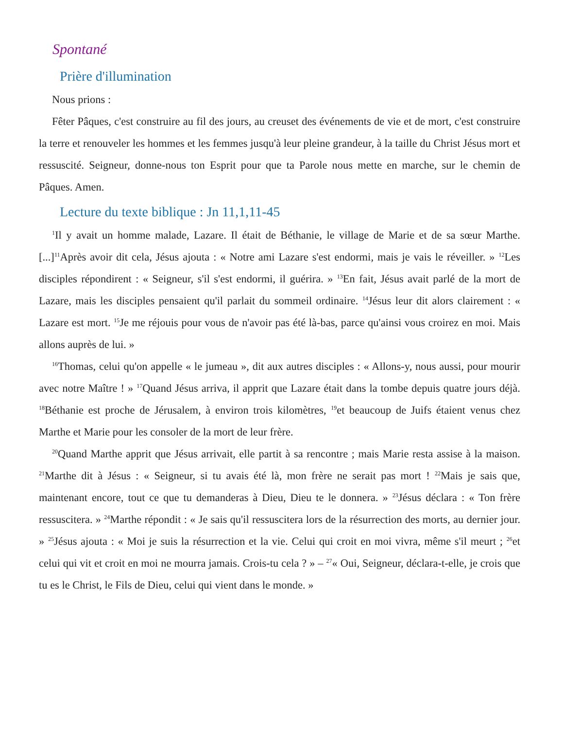Spontané
Prière d'illumination
Nous prions :
Fêter Pâques, c'est construire au fil des jours, au creuset des événements de vie et de mort, c'est construire la terre et renouveler les hommes et les femmes jusqu'à leur pleine grandeur, à la taille du Christ Jésus mort et ressuscité. Seigneur, donne-nous ton Esprit pour que ta Parole nous mette en marche, sur le chemin de Pâques. Amen.
Lecture du texte biblique : Jn 11,1,11-45
<sup>1</sup> Il y avait un homme malade, Lazare. Il était de Béthanie, le village de Marie et de sa sœur Marthe. [...]<sup>11</sup>Après avoir dit cela, Jésus ajouta : « Notre ami Lazare s'est endormi, mais je vais le réveiller. » <sup>12</sup>Les disciples répondirent : « Seigneur, s'il s'est endormi, il guérira. » <sup>13</sup>En fait, Jésus avait parlé de la mort de Lazare, mais les disciples pensaient qu'il parlait du sommeil ordinaire. <sup>14</sup>Jésus leur dit alors clairement : « Lazare est mort. <sup>15</sup>Je me réjouis pour vous de n'avoir pas été là-bas, parce qu'ainsi vous croirez en moi. Mais allons auprès de lui. »
<sup>16</sup> Thomas, celui qu'on appelle « le jumeau », dit aux autres disciples : « Allons-y, nous aussi, pour mourir avec notre Maître ! » <sup>17</sup>Quand Jésus arriva, il apprit que Lazare était dans la tombe depuis quatre jours déjà. <sup>18</sup>Béthanie est proche de Jérusalem, à environ trois kilomètres, <sup>19</sup>et beaucoup de Juifs étaient venus chez Marthe et Marie pour les consoler de la mort de leur frère.
<sup>20</sup> Quand Marthe apprit que Jésus arrivait, elle partit à sa rencontre ; mais Marie resta assise à la maison. <sup>21</sup>Marthe dit à Jésus : « Seigneur, si tu avais été là, mon frère ne serait pas mort ! <sup>22</sup>Mais je sais que, maintenant encore, tout ce que tu demanderas à Dieu, Dieu te le donnera. » <sup>23</sup>Jésus déclara : « Ton frère ressuscitera. » <sup>24</sup>Marthe répondit : « Je sais qu'il ressuscitera lors de la résurrection des morts, au dernier jour. » <sup>25</sup>Jésus ajouta : « Moi je suis la résurrection et la vie. Celui qui croit en moi vivra, même s'il meurt ; <sup>26</sup>et celui qui vit et croit en moi ne mourra jamais. Crois-tu cela ? » – <sup>27</sup>« Oui, Seigneur, déclara-t-elle, je crois que tu es le Christ, le Fils de Dieu, celui qui vient dans le monde. »